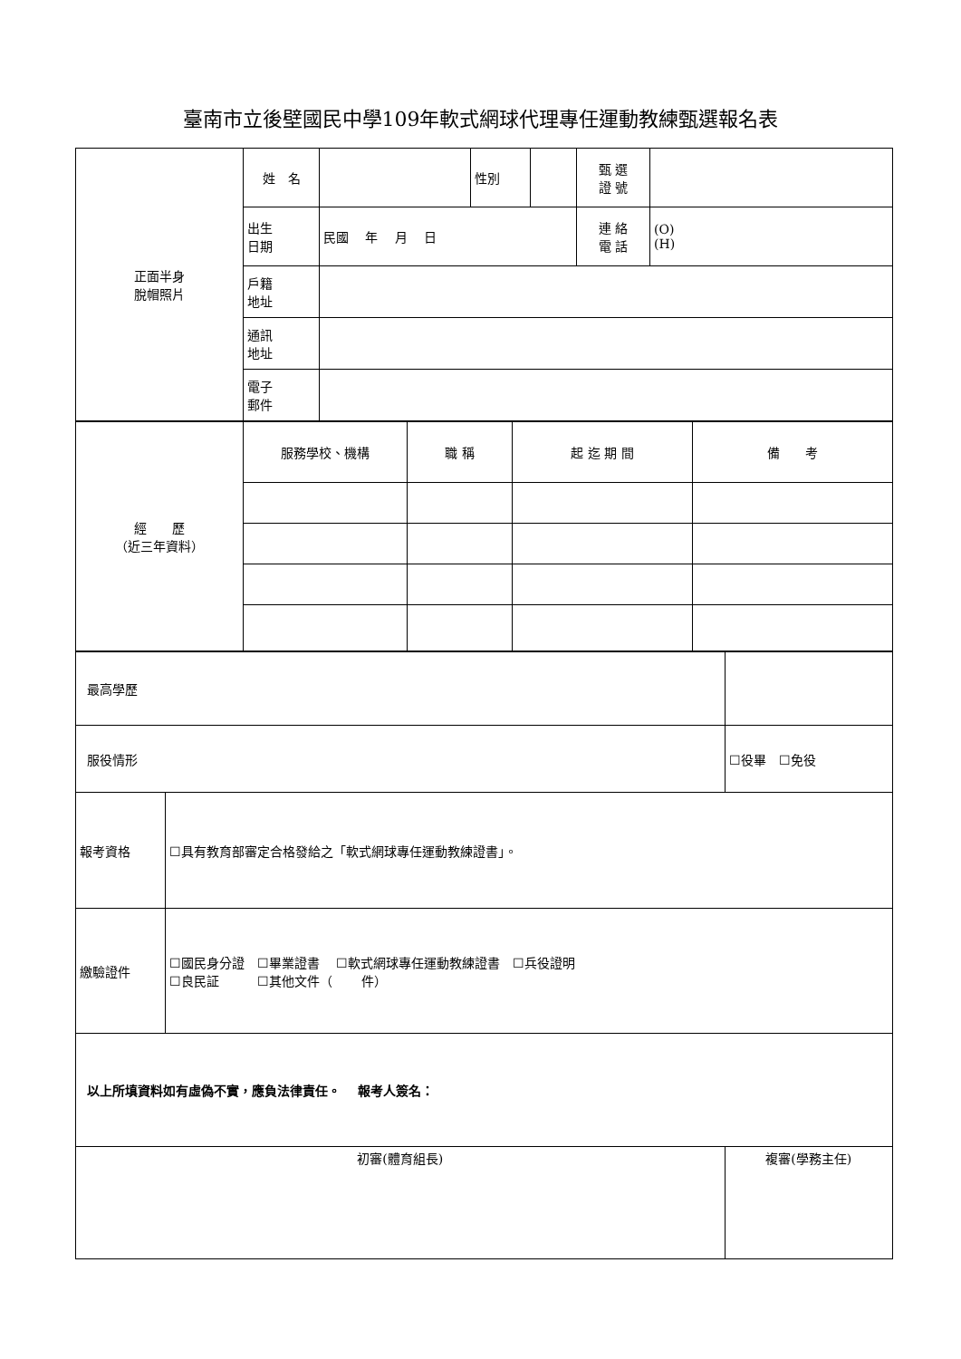臺南市立後壁國民中學109年軟式網球代理專任運動教練甄選報名表
| 正面半身 脫帽照片 | 姓 名 | | 性別 | | 甄 選 證 號 | |
| | 出生 日期 | 民國 年 月 日 | | | 連 絡 電 話 | (O) (H) |
| | 戶籍 地址 | | | | | |
| | 通訊 地址 | | | | | |
| | 電子 郵件 | | | | | |
| 經 歷 （近三年資料） | 服務學校、機構 | 職 稱 | 起 迄 期 間 | 備 考 |
| 最高學歷 | | | |
| 服役情形 | | ☐役畢 ☐免役 | |
| 報考資格 | ☐具有教育部審定合格發給之「軟式網球專任運動教練證書」。 | | |
| 繳驗證件 | ☐國民身分證 ☐畢業證書 ☐軟式網球專任運動教練證書 ☐兵役證明 ☐良民証 ☐其他文件（ 件） | | |
| 以上所填資料如有虛偽不實，應負法律責任。 報考人簽名： | | | |
| 初審(體育組長) | | | 複審(學務主任) |